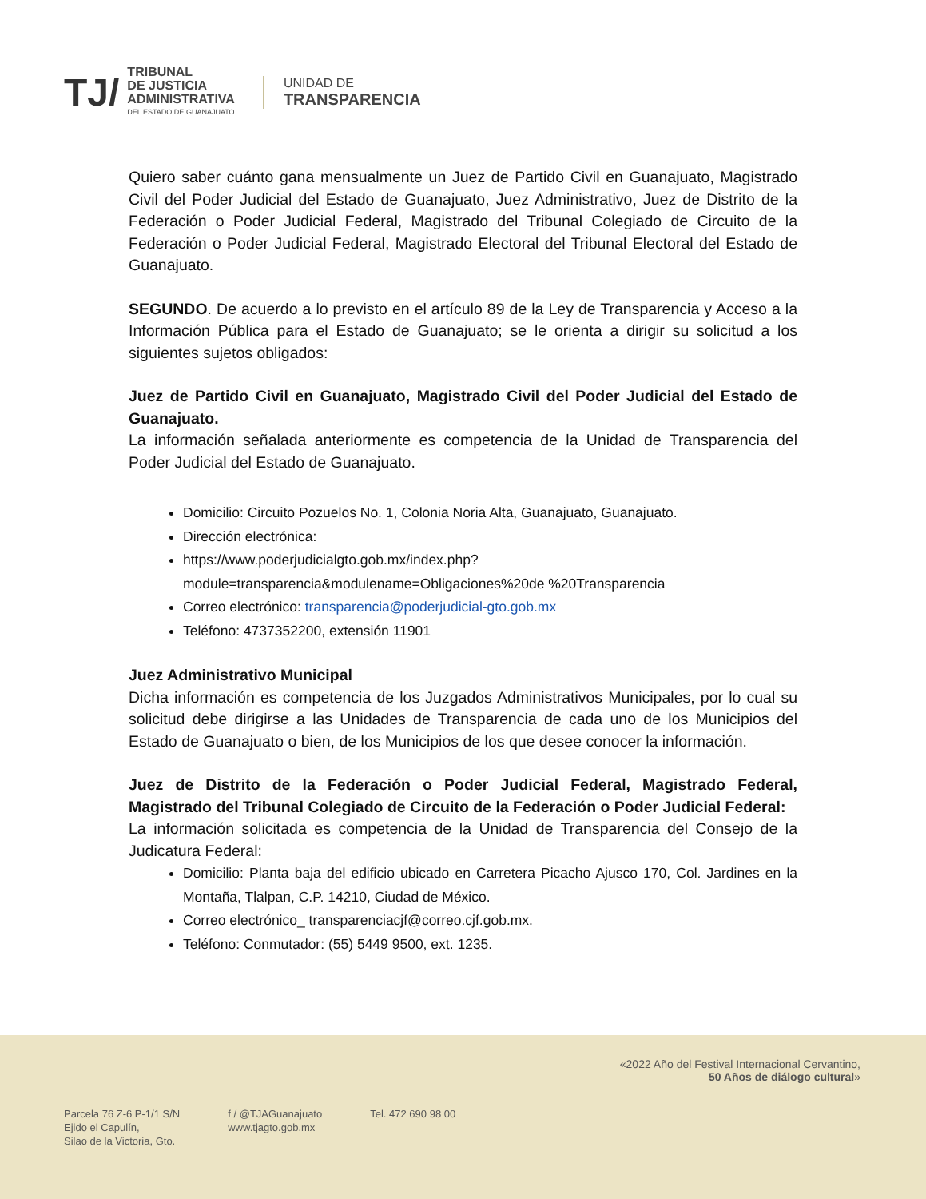TJ/
TRIBUNAL
DE JUSTICIA
ADMINISTRATIVA
DEL ESTADO DE GUANAJUATO
UNIDAD DE
TRANSPARENCIA
Quiero saber cuánto gana mensualmente un Juez de Partido Civil en Guanajuato, Magistrado Civil del Poder Judicial del Estado de Guanajuato, Juez Administrativo, Juez de Distrito de la Federación o Poder Judicial Federal, Magistrado del Tribunal Colegiado de Circuito de la Federación o Poder Judicial Federal, Magistrado Electoral del Tribunal Electoral del Estado de Guanajuato.
SEGUNDO. De acuerdo a lo previsto en el artículo 89 de la Ley de Transparencia y Acceso a la Información Pública para el Estado de Guanajuato; se le orienta a dirigir su solicitud a los siguientes sujetos obligados:
Juez de Partido Civil en Guanajuato, Magistrado Civil del Poder Judicial del Estado de Guanajuato.
La información señalada anteriormente es competencia de la Unidad de Transparencia del Poder Judicial del Estado de Guanajuato.
Domicilio: Circuito Pozuelos No. 1, Colonia Noria Alta, Guanajuato, Guanajuato.
Dirección electrónica:
https://www.poderjudicialgto.gob.mx/index.php?module=transparencia&modulename=Obligaciones%20de %20Transparencia
Correo electrónico: transparencia@poderjudicial-gto.gob.mx
Teléfono: 4737352200, extensión 11901
Juez Administrativo Municipal
Dicha información es competencia de los Juzgados Administrativos Municipales, por lo cual su solicitud debe dirigirse a las Unidades de Transparencia de cada uno de los Municipios del Estado de Guanajuato o bien, de los Municipios de los que desee conocer la información.
Juez de Distrito de la Federación o Poder Judicial Federal, Magistrado Federal, Magistrado del Tribunal Colegiado de Circuito de la Federación o Poder Judicial Federal:
La información solicitada es competencia de la Unidad de Transparencia del Consejo de la Judicatura Federal:
Domicilio: Planta baja del edificio ubicado en Carretera Picacho Ajusco 170, Col. Jardines en la Montaña, Tlalpan, C.P. 14210, Ciudad de México.
Correo electrónico_ transparenciacjf@correo.cjf.gob.mx.
Teléfono: Conmutador: (55) 5449 9500, ext. 1235.
«2022 Año del Festival Internacional Cervantino,
50 Años de diálogo cultural»
Parcela 76 Z-6 P-1/1 S/N
Ejido el Capulín,
Silao de la Victoria, Gto.
f / @TJAGuanajuato
www.tjagto.gob.mx
Tel. 472 690 98 00